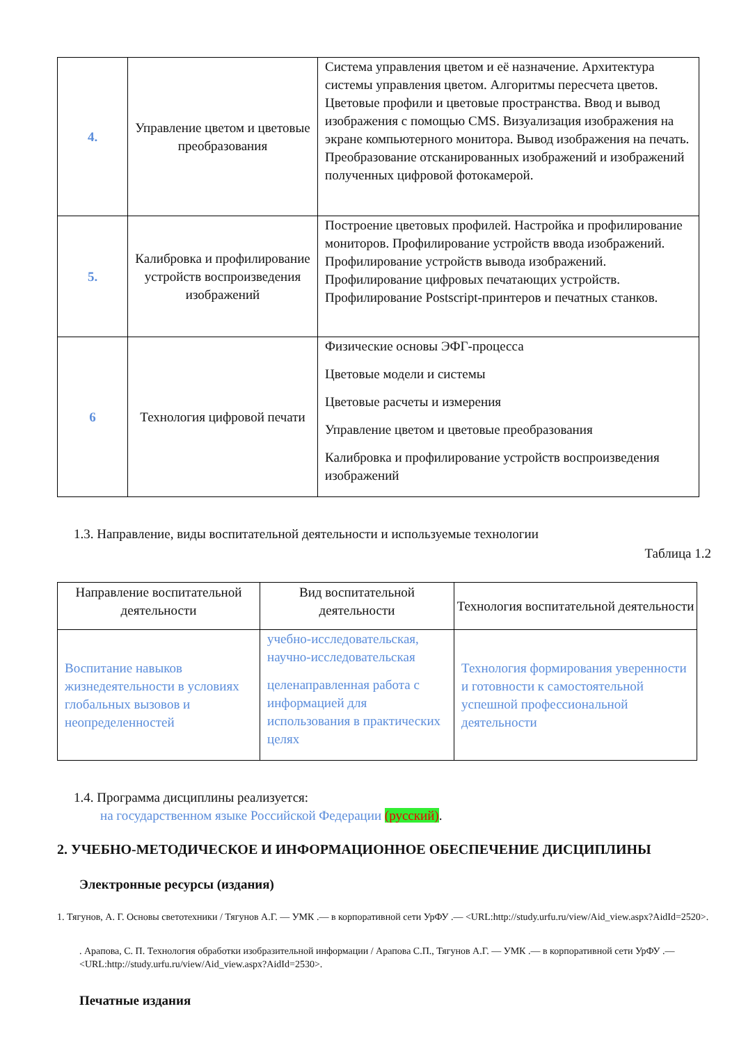| 4. | Управление цветом и цветовые преобразования | Система управления цветом и её назначение. Архитектура системы управления цветом. Алгоритмы пересчета цветов. Цветовые профили и цветовые пространства. Ввод и вывод изображения с помощью CMS. Визуализация изображения на экране компьютерного монитора. Вывод изображения на печать. Преобразование отсканированных изображений и изображений полученных цифровой фотокамерой. |
| 5. | Калибровка и профилирование устройств воспроизведения изображений | Построение цветовых профилей. Настройка и профилирование мониторов. Профилирование устройств ввода изображений. Профилирование устройств вывода изображений. Профилирование цифровых печатающих устройств. Профилирование Postscript-принтеров и печатных станков. |
| 6 | Технология цифровой печати | Физические основы ЭФГ-процесса Цветовые модели и системы Цветовые расчеты и измерения Управление цветом и цветовые преобразования Калибровка и профилирование устройств воспроизведения изображений |
1.3. Направление, виды воспитательной деятельности и используемые технологии
Таблица 1.2
| Направление воспитательной деятельности | Вид воспитательной деятельности | Технология воспитательной деятельности |
| --- | --- | --- |
| Воспитание навыков жизнедеятельности в условиях глобальных вызовов и неопределенностей | учебно-исследовательская, научно-исследовательская целенаправленная работа с информацией для использования в практических целях | Технология формирования уверенности и готовности к самостоятельной успешной профессиональной деятельности |
1.4. Программа дисциплины реализуется:
на государственном языке Российской Федерации (русский).
2. УЧЕБНО-МЕТОДИЧЕСКОЕ И ИНФОРМАЦИОННОЕ ОБЕСПЕЧЕНИЕ ДИСЦИПЛИНЫ
Электронные ресурсы (издания)
1. Тягунов, А. Г. Основы светотехники / Тягунов А.Г. — УМК .— в корпоративной сети УрФУ .— <URL:http://study.urfu.ru/view/Aid_view.aspx?AidId=2520>.
. Арапова, С. П. Технология обработки изобразительной информации / Арапова С.П., Тягунов А.Г. — УМК .— в корпоративной сети УрФУ .— <URL:http://study.urfu.ru/view/Aid_view.aspx?AidId=2530>.
Печатные издания